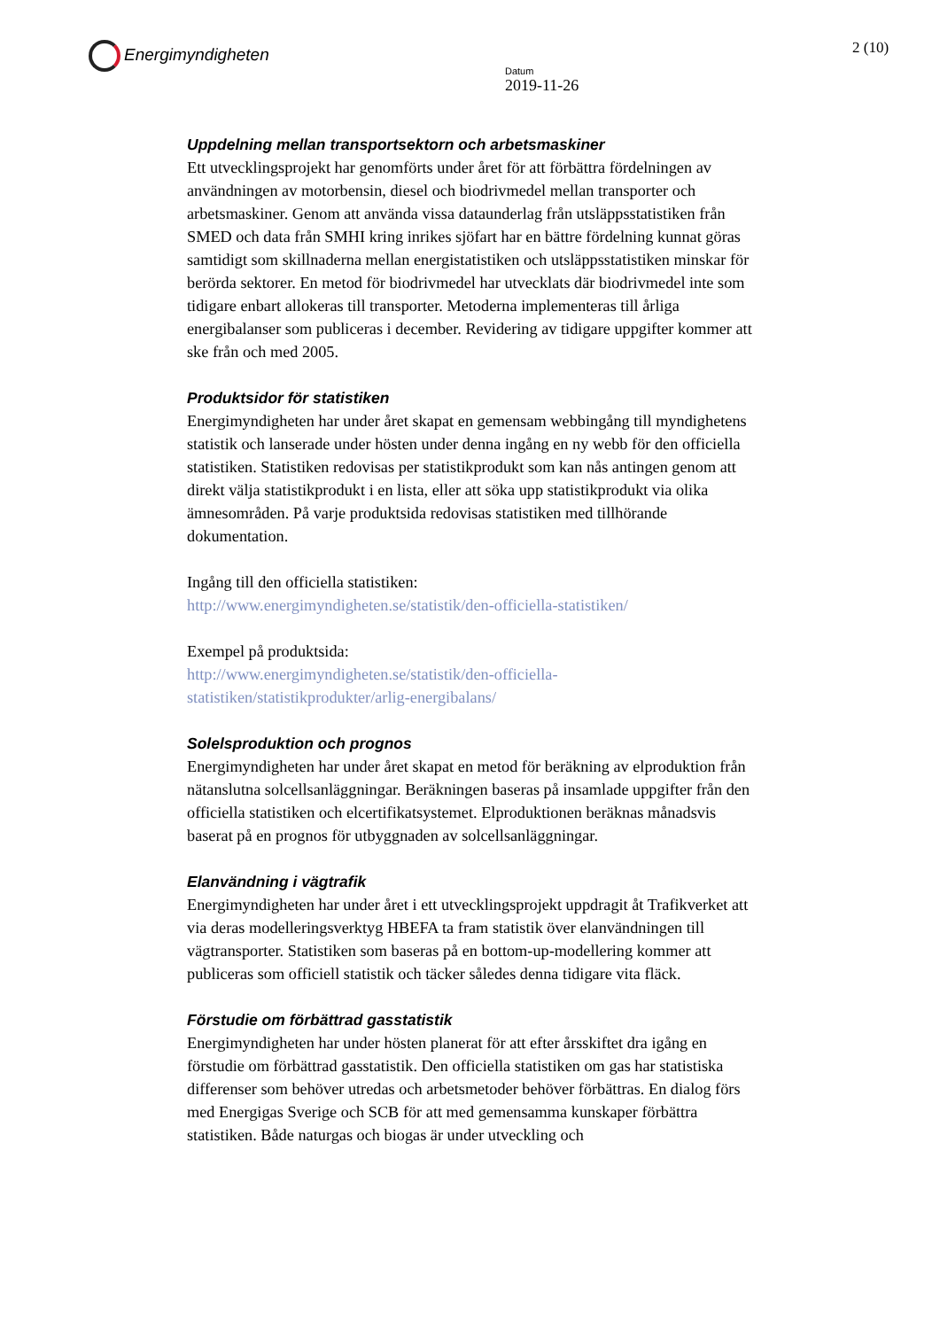Energimyndigheten
Datum
2019-11-26
2 (10)
Uppdelning mellan transportsektorn och arbetsmaskiner
Ett utvecklingsprojekt har genomförts under året för att förbättra fördelningen av användningen av motorbensin, diesel och biodrivmedel mellan transporter och arbetsmaskiner. Genom att använda vissa dataunderlag från utsläppsstatistiken från SMED och data från SMHI kring inrikes sjöfart har en bättre fördelning kunnat göras samtidigt som skillnaderna mellan energistatistiken och utsläppsstatistiken minskar för berörda sektorer. En metod för biodrivmedel har utvecklats där biodrivmedel inte som tidigare enbart allokeras till transporter. Metoderna implementeras till årliga energibalanser som publiceras i december. Revidering av tidigare uppgifter kommer att ske från och med 2005.
Produktsidor för statistiken
Energimyndigheten har under året skapat en gemensam webbingång till myndighetens statistik och lanserade under hösten under denna ingång en ny webb för den officiella statistiken. Statistiken redovisas per statistikprodukt som kan nås antingen genom att direkt välja statistikprodukt i en lista, eller att söka upp statistikprodukt via olika ämnesområden. På varje produktsida redovisas statistiken med tillhörande dokumentation.
Ingång till den officiella statistiken:
http://www.energimyndigheten.se/statistik/den-officiella-statistiken/
Exempel på produktsida:
http://www.energimyndigheten.se/statistik/den-officiella-statistiken/statistikprodukter/arlig-energibalans/
Solelsproduktion och prognos
Energimyndigheten har under året skapat en metod för beräkning av elproduktion från nätanslutna solcellsanläggningar. Beräkningen baseras på insamlade uppgifter från den officiella statistiken och elcertifikatsystemet. Elproduktionen beräknas månadsvis baserat på en prognos för utbyggnaden av solcellsanläggningar.
Elanvändning i vägtrafik
Energimyndigheten har under året i ett utvecklingsprojekt uppdragit åt Trafikverket att via deras modelleringsverktyg HBEFA ta fram statistik över elanvändningen till vägtransporter. Statistiken som baseras på en bottom-up-modellering kommer att publiceras som officiell statistik och täcker således denna tidigare vita fläck.
Förstudie om förbättrad gasstatistik
Energimyndigheten har under hösten planerat för att efter årsskiftet dra igång en förstudie om förbättrad gasstatistik. Den officiella statistiken om gas har statistiska differenser som behöver utredas och arbetsmetoder behöver förbättras. En dialog förs med Energigas Sverige och SCB för att med gemensamma kunskaper förbättra statistiken. Både naturgas och biogas är under utveckling och